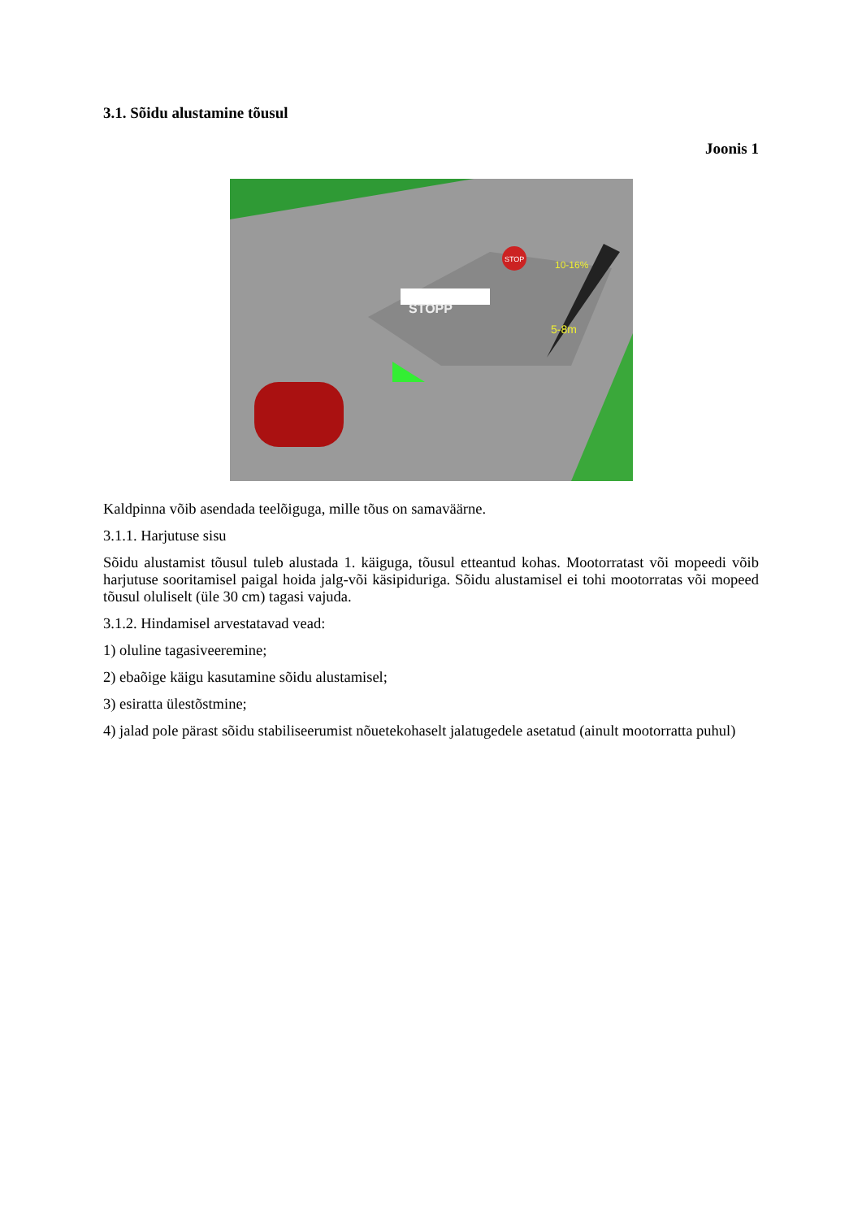3.1. Sõidu alustamine tõusul
Joonis 1
STOPP
STOP
10-16%
5-8m
Kaldpinna võib asendada teelõiguga, mille tõus on samaväärne.
3.1.1. Harjutuse sisu
Sõidu alustamist tõusul tuleb alustada 1. käiguga, tõusul etteantud kohas. Mootorratast või mopeedi võib harjutuse sooritamisel paigal hoida jalg-või käsipiduriga. Sõidu alustamisel ei tohi mootorratas või mopeed tõusul oluliselt (üle 30 cm) tagasi vajuda.
3.1.2. Hindamisel arvestatavad vead:
1) oluline tagasiveeremine;
2) ebaõige käigu kasutamine sõidu alustamisel;
3) esiratta ülestõstmine;
4) jalad pole pärast sõidu stabiliseerumist nõuetekohaselt jalatugedele asetatud (ainult mootorratta puhul)